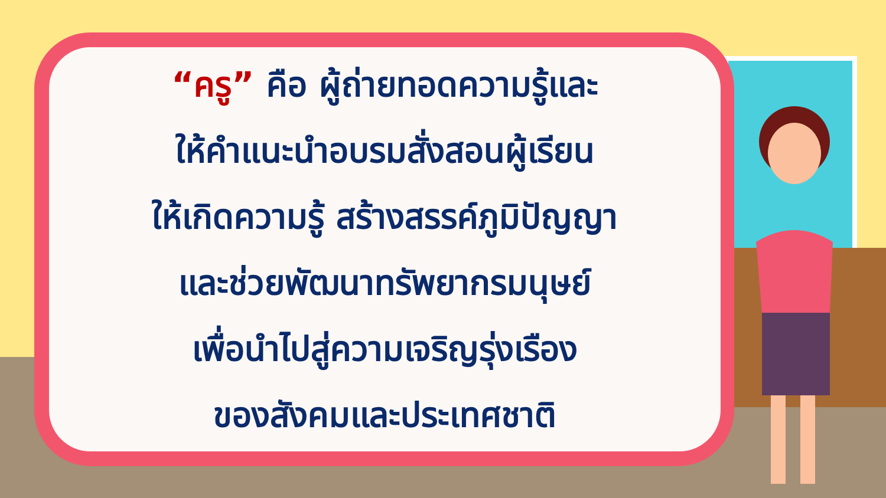“ครู” คือ ผู้ถ่ายทอดความรู้และ
ให้คำแนะนำอบรมสั่งสอนผู้เรียน
ให้เกิดความรู้ สร้างสรรค์ภูมิปัญญา
และช่วยพัฒนาทรัพยากรมนุษย์
เพื่อนำไปสู่ความเจริญรุ่งเรือง
ของสังคมและประเทศชาติ